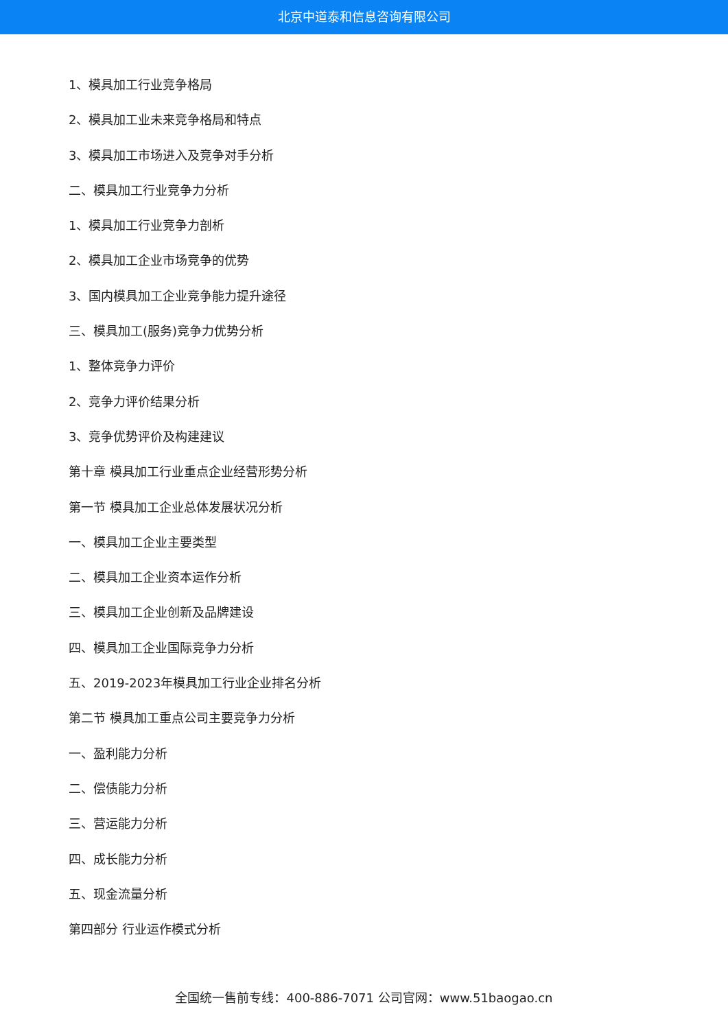北京中道泰和信息咨询有限公司
1、模具加工行业竞争格局
2、模具加工业未来竞争格局和特点
3、模具加工市场进入及竞争对手分析
二、模具加工行业竞争力分析
1、模具加工行业竞争力剖析
2、模具加工企业市场竞争的优势
3、国内模具加工企业竞争能力提升途径
三、模具加工(服务)竞争力优势分析
1、整体竞争力评价
2、竞争力评价结果分析
3、竞争优势评价及构建建议
第十章 模具加工行业重点企业经营形势分析
第一节 模具加工企业总体发展状况分析
一、模具加工企业主要类型
二、模具加工企业资本运作分析
三、模具加工企业创新及品牌建设
四、模具加工企业国际竞争力分析
五、2019-2023年模具加工行业企业排名分析
第二节 模具加工重点公司主要竞争力分析
一、盈利能力分析
二、偿债能力分析
三、营运能力分析
四、成长能力分析
五、现金流量分析
第四部分 行业运作模式分析
全国统一售前专线：400-886-7071 公司官网：www.51baogao.cn